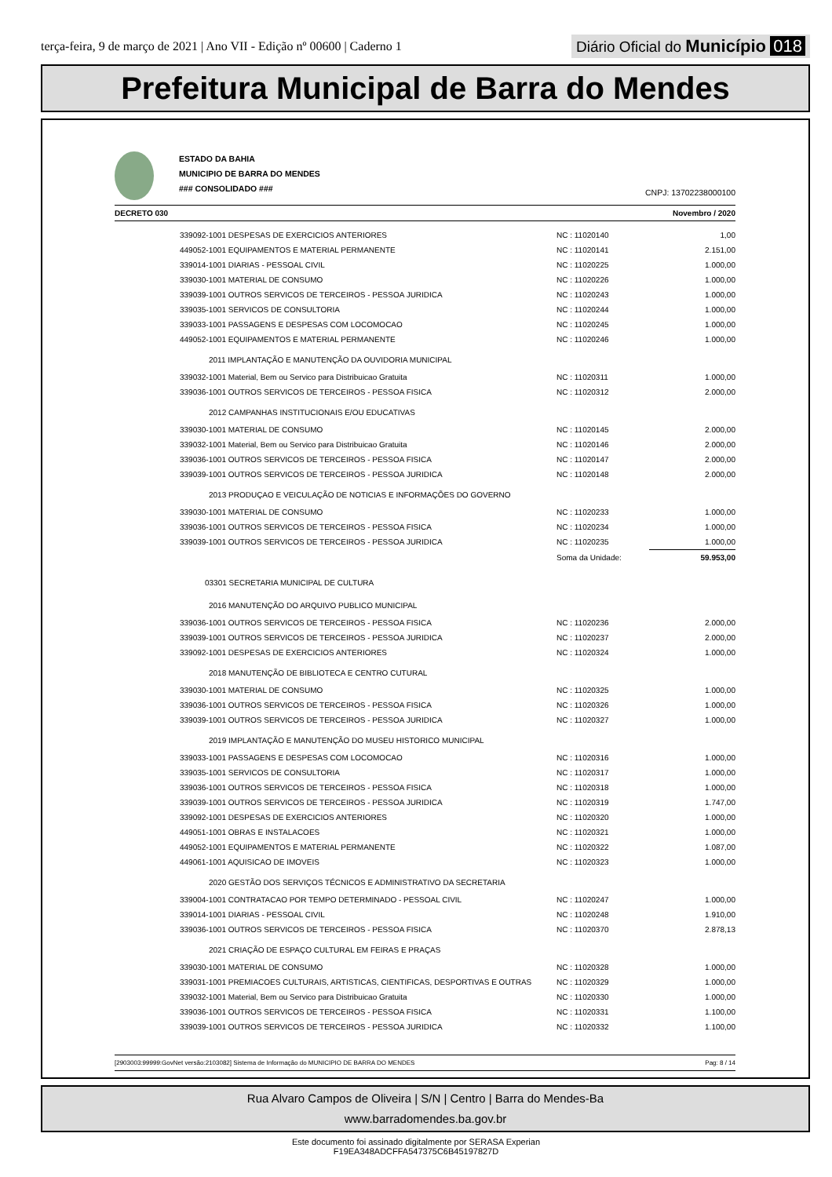terça-feira, 9 de março de 2021 | Ano VII - Edição nº 00600 | Caderno 1
Diário Oficial do Município 018
Prefeitura Municipal de Barra do Mendes
ESTADO DA BAHIA
MUNICIPIO DE BARRA DO MENDES
### CONSOLIDADO ###
CNPJ: 13702238000100
DECRETO 030 Novembro / 2020
| 339092-1001 DESPESAS DE EXERCICIOS ANTERIORES | NC : 11020140 | 1,00 |
| 449052-1001 EQUIPAMENTOS E MATERIAL PERMANENTE | NC : 11020141 | 2.151,00 |
| 339014-1001 DIARIAS - PESSOAL CIVIL | NC : 11020225 | 1.000,00 |
| 339030-1001 MATERIAL DE CONSUMO | NC : 11020226 | 1.000,00 |
| 339039-1001 OUTROS SERVICOS DE TERCEIROS - PESSOA JURIDICA | NC : 11020243 | 1.000,00 |
| 339035-1001 SERVICOS DE CONSULTORIA | NC : 11020244 | 1.000,00 |
| 339033-1001 PASSAGENS E DESPESAS COM LOCOMOCAO | NC : 11020245 | 1.000,00 |
| 449052-1001 EQUIPAMENTOS E MATERIAL PERMANENTE | NC : 11020246 | 1.000,00 |
| 2011 IMPLANTAÇÃO E MANUTENÇÃO DA OUVIDORIA MUNICIPAL | | |
| 339032-1001 Material, Bem ou Servico para Distribuicao Gratuita | NC : 11020311 | 1.000,00 |
| 339036-1001 OUTROS SERVICOS DE TERCEIROS - PESSOA FISICA | NC : 11020312 | 2.000,00 |
| 2012 CAMPANHAS INSTITUCIONAIS E/OU EDUCATIVAS | | |
| 339030-1001 MATERIAL DE CONSUMO | NC : 11020145 | 2.000,00 |
| 339032-1001 Material, Bem ou Servico para Distribuicao Gratuita | NC : 11020146 | 2.000,00 |
| 339036-1001 OUTROS SERVICOS DE TERCEIROS - PESSOA FISICA | NC : 11020147 | 2.000,00 |
| 339039-1001 OUTROS SERVICOS DE TERCEIROS - PESSOA JURIDICA | NC : 11020148 | 2.000,00 |
| 2013 PRODUÇAO E VEICULAÇÃO DE NOTICIAS E INFORMAÇÕES DO GOVERNO | | |
| 339030-1001 MATERIAL DE CONSUMO | NC : 11020233 | 1.000,00 |
| 339036-1001 OUTROS SERVICOS DE TERCEIROS - PESSOA FISICA | NC : 11020234 | 1.000,00 |
| 339039-1001 OUTROS SERVICOS DE TERCEIROS - PESSOA JURIDICA | NC : 11020235 | 1.000,00 |
| | Soma da Unidade: | 59.953,00 |
| 03301 SECRETARIA MUNICIPAL DE CULTURA | | |
| 2016 MANUTENÇÃO DO ARQUIVO PUBLICO MUNICIPAL | | |
| 339036-1001 OUTROS SERVICOS DE TERCEIROS - PESSOA FISICA | NC : 11020236 | 2.000,00 |
| 339039-1001 OUTROS SERVICOS DE TERCEIROS - PESSOA JURIDICA | NC : 11020237 | 2.000,00 |
| 339092-1001 DESPESAS DE EXERCICIOS ANTERIORES | NC : 11020324 | 1.000,00 |
| 2018 MANUTENÇÃO DE BIBLIOTECA E CENTRO CUTURAL | | |
| 339030-1001 MATERIAL DE CONSUMO | NC : 11020325 | 1.000,00 |
| 339036-1001 OUTROS SERVICOS DE TERCEIROS - PESSOA FISICA | NC : 11020326 | 1.000,00 |
| 339039-1001 OUTROS SERVICOS DE TERCEIROS - PESSOA JURIDICA | NC : 11020327 | 1.000,00 |
| 2019 IMPLANTAÇÃO E MANUTENÇÃO DO MUSEU HISTORICO MUNICIPAL | | |
| 339033-1001 PASSAGENS E DESPESAS COM LOCOMOCAO | NC : 11020316 | 1.000,00 |
| 339035-1001 SERVICOS DE CONSULTORIA | NC : 11020317 | 1.000,00 |
| 339036-1001 OUTROS SERVICOS DE TERCEIROS - PESSOA FISICA | NC : 11020318 | 1.000,00 |
| 339039-1001 OUTROS SERVICOS DE TERCEIROS - PESSOA JURIDICA | NC : 11020319 | 1.747,00 |
| 339092-1001 DESPESAS DE EXERCICIOS ANTERIORES | NC : 11020320 | 1.000,00 |
| 449051-1001 OBRAS E INSTALACOES | NC : 11020321 | 1.000,00 |
| 449052-1001 EQUIPAMENTOS E MATERIAL PERMANENTE | NC : 11020322 | 1.087,00 |
| 449061-1001 AQUISICAO DE IMOVEIS | NC : 11020323 | 1.000,00 |
| 2020 GESTÃO DOS SERVIÇOS TÉCNICOS E ADMINISTRATIVO DA SECRETARIA | | |
| 339004-1001 CONTRATACAO POR TEMPO DETERMINADO - PESSOAL CIVIL | NC : 11020247 | 1.000,00 |
| 339014-1001 DIARIAS - PESSOAL CIVIL | NC : 11020248 | 1.910,00 |
| 339036-1001 OUTROS SERVICOS DE TERCEIROS - PESSOA FISICA | NC : 11020370 | 2.878,13 |
| 2021 CRIAÇÃO DE ESPAÇO CULTURAL EM FEIRAS E PRAÇAS | | |
| 339030-1001 MATERIAL DE CONSUMO | NC : 11020328 | 1.000,00 |
| 339031-1001 PREMIACOES CULTURAIS, ARTISTICAS, CIENTIFICAS, DESPORTIVAS E OUTRAS | NC : 11020329 | 1.000,00 |
| 339032-1001 Material, Bem ou Servico para Distribuicao Gratuita | NC : 11020330 | 1.000,00 |
| 339036-1001 OUTROS SERVICOS DE TERCEIROS - PESSOA FISICA | NC : 11020331 | 1.100,00 |
| 339039-1001 OUTROS SERVICOS DE TERCEIROS - PESSOA JURIDICA | NC : 11020332 | 1.100,00 |
[2903003:99999:GovNet versão:2103082] Sistema de Informação do MUNICIPIO DE BARRA DO MENDES Pag: 8 / 14
Rua Alvaro Campos de Oliveira | S/N | Centro | Barra do Mendes-Ba
www.barradomendes.ba.gov.br
Este documento foi assinado digitalmente por SERASA Experian
F19EA348ADCFFA547375C6B45197827D